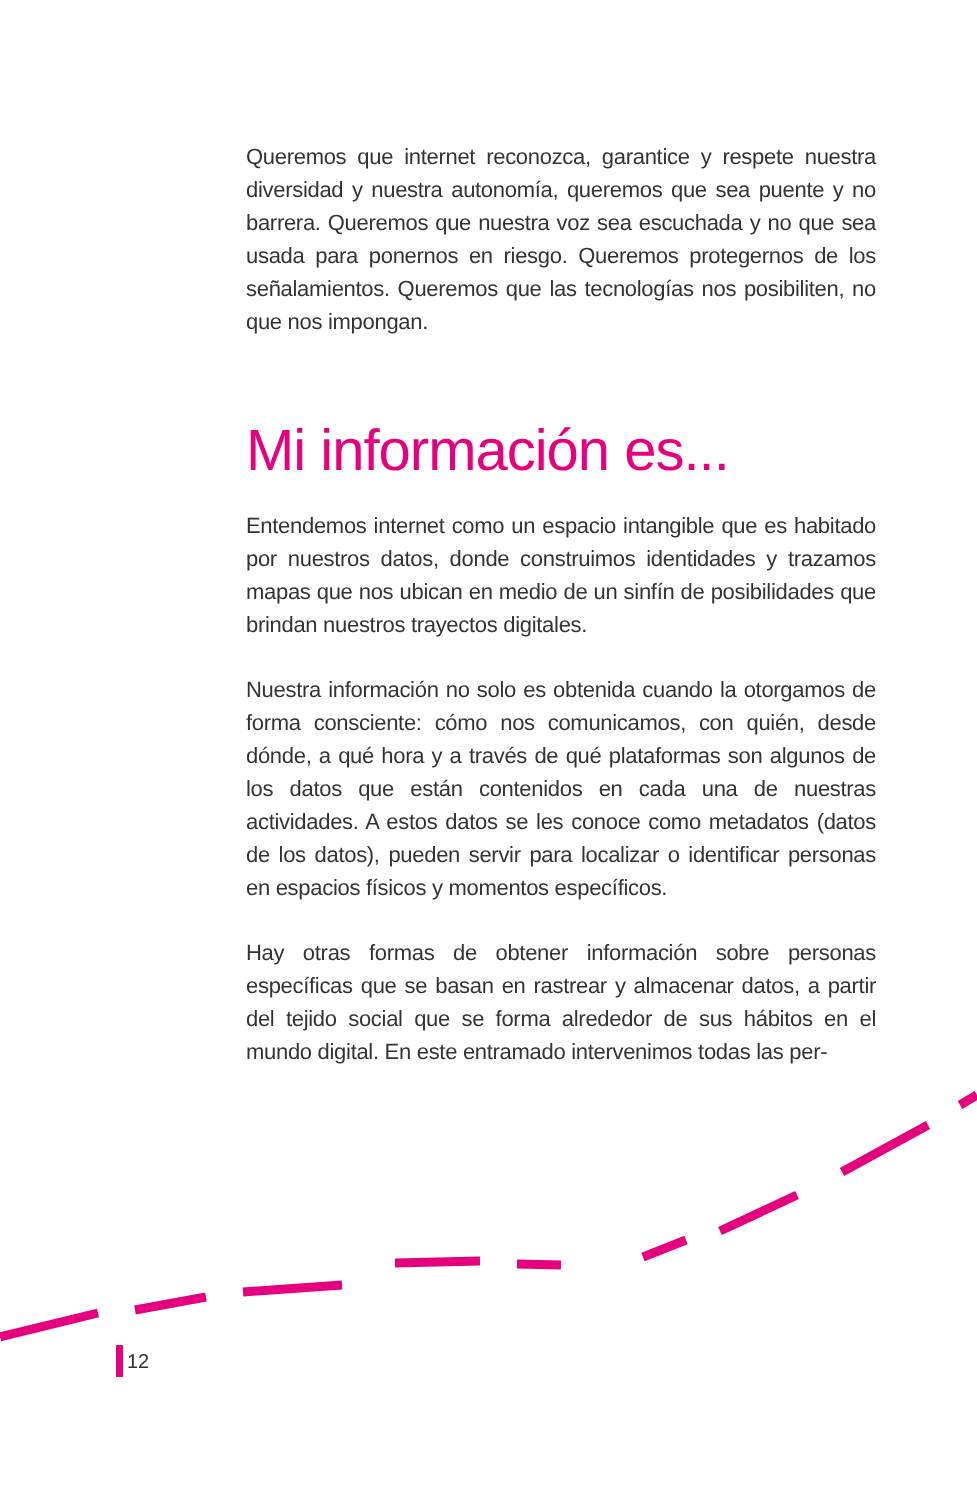Queremos que internet reconozca, garantice y respete nuestra diversidad y nuestra autonomía, queremos que sea puente y no barrera. Queremos que nuestra voz sea escuchada y no que sea usada para ponernos en riesgo. Queremos protegernos de los señalamientos. Queremos que las tecnologías nos posibiliten, no que nos impongan.
Mi información es...
Entendemos internet como un espacio intangible que es habitado por nuestros datos, donde construimos identidades y trazamos mapas que nos ubican en medio de un sinfín de posibilidades que brindan nuestros trayectos digitales.
Nuestra información no solo es obtenida cuando la otorgamos de forma consciente: cómo nos comunicamos, con quién, desde dónde, a qué hora y a través de qué plataformas son algunos de los datos que están contenidos en cada una de nuestras actividades. A estos datos se les conoce como metadatos (datos de los datos), pueden servir para localizar o identificar personas en espacios físicos y momentos específicos.
Hay otras formas de obtener información sobre personas específicas que se basan en rastrear y almacenar datos, a partir del tejido social que se forma alrededor de sus hábitos en el mundo digital. En este entramado intervenimos todas las per-
12